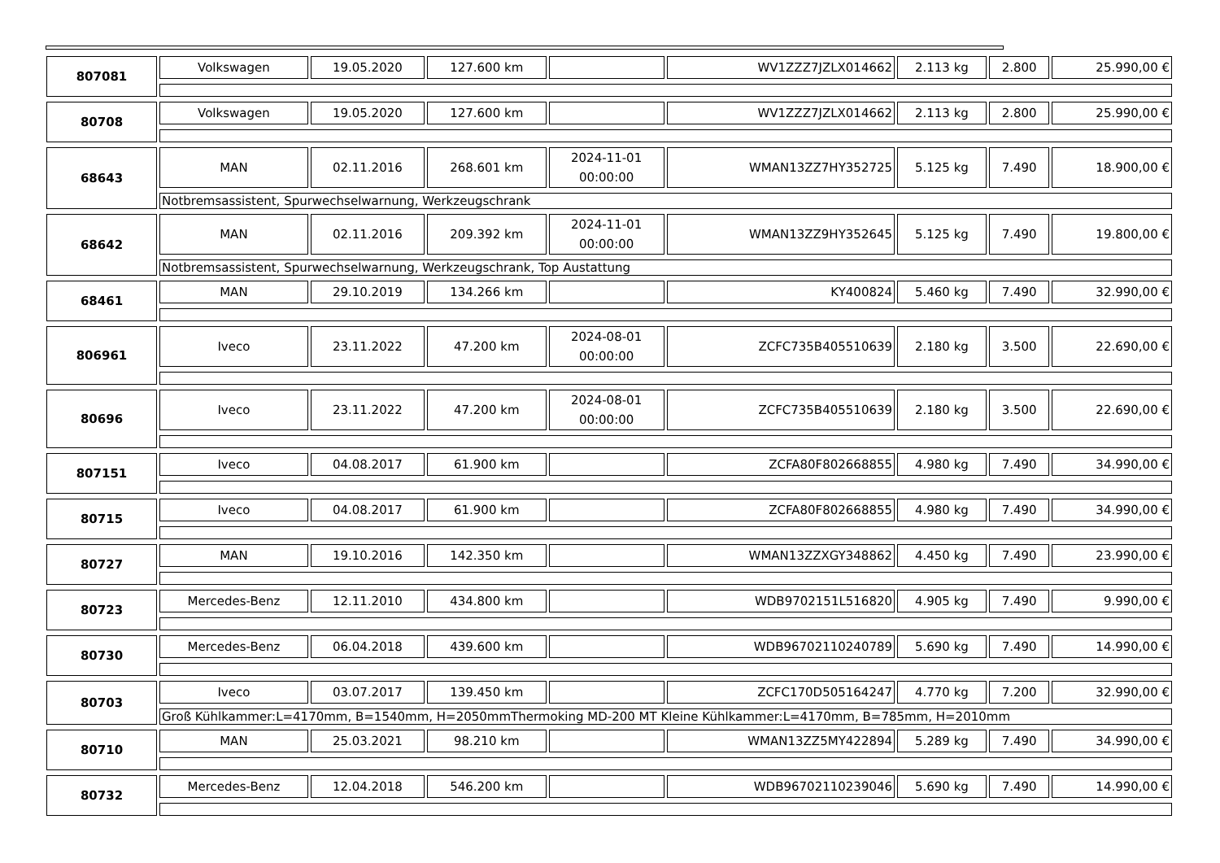| 807081 | Volkswagen | 19.05.2020 | 127.600 km | | WV1ZZZ7JZLX014662 | 2.113 kg | 2.800 | 25.990,00 € |
| 80708 | Volkswagen | 19.05.2020 | 127.600 km | | WV1ZZZ7JZLX014662 | 2.113 kg | 2.800 | 25.990,00 € |
| 68643 | MAN | 02.11.2016 | 268.601 km | 2024-11-01 00:00:00 | WMAN13ZZ7HY352725 | 5.125 kg | 7.490 | 18.900,00 € |
| | Notbremsassistent, Spurwechselwarnung, Werkzeugschrank | | | | | | | |
| 68642 | MAN | 02.11.2016 | 209.392 km | 2024-11-01 00:00:00 | WMAN13ZZ9HY352645 | 5.125 kg | 7.490 | 19.800,00 € |
| | Notbremsassistent, Spurwechselwarnung, Werkzeugschrank, Top Austattung | | | | | | | |
| 68461 | MAN | 29.10.2019 | 134.266 km | | KY400824 | 5.460 kg | 7.490 | 32.990,00 € |
| 806961 | Iveco | 23.11.2022 | 47.200 km | 2024-08-01 00:00:00 | ZCFC735B405510639 | 2.180 kg | 3.500 | 22.690,00 € |
| 80696 | Iveco | 23.11.2022 | 47.200 km | 2024-08-01 00:00:00 | ZCFC735B405510639 | 2.180 kg | 3.500 | 22.690,00 € |
| 807151 | Iveco | 04.08.2017 | 61.900 km | | ZCFA80F802668855 | 4.980 kg | 7.490 | 34.990,00 € |
| 80715 | Iveco | 04.08.2017 | 61.900 km | | ZCFA80F802668855 | 4.980 kg | 7.490 | 34.990,00 € |
| 80727 | MAN | 19.10.2016 | 142.350 km | | WMAN13ZZXGY348862 | 4.450 kg | 7.490 | 23.990,00 € |
| 80723 | Mercedes-Benz | 12.11.2010 | 434.800 km | | WDB9702151L516820 | 4.905 kg | 7.490 | 9.990,00 € |
| 80730 | Mercedes-Benz | 06.04.2018 | 439.600 km | | WDB96702110240789 | 5.690 kg | 7.490 | 14.990,00 € |
| 80703 | Iveco | 03.07.2017 | 139.450 km | | ZCFC170D505164247 | 4.770 kg | 7.200 | 32.990,00 € |
| | Groß Kühlkammer:L=4170mm, B=1540mm, H=2050mmThermoking MD-200 MT Kleine Kühlkammer:L=4170mm, B=785mm, H=2010mm | | | | | | | |
| 80710 | MAN | 25.03.2021 | 98.210 km | | WMAN13ZZ5MY422894 | 5.289 kg | 7.490 | 34.990,00 € |
| 80732 | Mercedes-Benz | 12.04.2018 | 546.200 km | | WDB96702110239046 | 5.690 kg | 7.490 | 14.990,00 € |